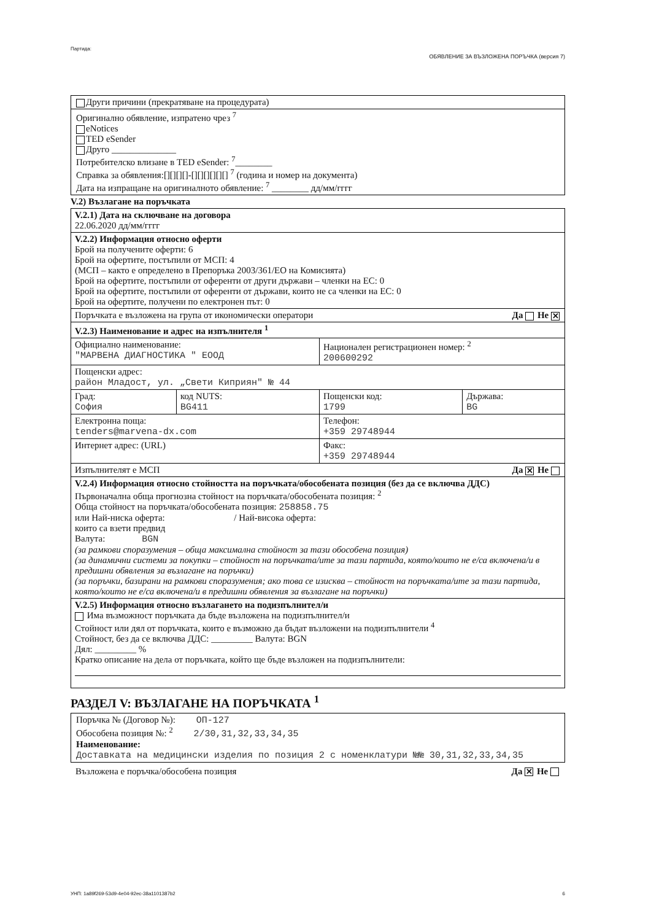Партида: ОБЯВЛЕНИЕ ЗА ВЪЗЛОЖЕНА ПОРЪЧКА (версия 7)
Други причини (прекратяване на процедурата)
Оригинално обявление, изпратено чрез <sup>7</sup>
eNotices
TED eSender
Друго ______________
Потребителско влизане в TED eSender: <sup>7</sup>________
Справка за обявления:[][][][]-[][][][][][] <sup>7</sup> (година и номер на документа)
Дата на изпращане на оригиналното обявление: <sup>7</sup> ________ дд/мм/гггг
V.2) Възлагане на поръчката
| V.2.1) Дата на сключване на договора 22.06.2020 дд/мм/гггг | | | |
| V.2.2) Информация относно оферти Брой на получените оферти: 6 Брой на офертите, постъпили от МСП: 4 (МСП – както е определено в Препоръка 2003/361/ЕО на Комисията) Брой на офертите, постъпили от оференти от други държави – членки на ЕС: 0 Брой на офертите, постъпили от оференти от държави, които не са членки на ЕС: 0 Брой на офертите, получени по електронен път: 0 | | | |
| Поръчката е възложена на група от икономически оператори Да Не ✕ | | | |
| V.2.3) Наименование и адрес на изпълнителя <sup>1</sup> | | | |
| Официално наименование: "МАРВЕНА ДИАГНОСТИКА " ЕООД | | Национален регистрационен номер: <sup>2</sup> 200600292 | |
| Пощенски адрес: район Младост, ул. „Свети Киприян" № 44 | | | |
| Град: София | код NUTS: BG411 | Пощенски код: 1799 | Държава: BG |
| Електронна поща: tenders@marvena-dx.com | | Телефон: +359 29748944 | |
| Интернет адрес: (URL) | | Факс: +359 29748944 | |
| Изпълнителят е МСП Да ✕ Не | | | |
| V.2.4) Информация относно стойността на поръчката/обособената позиция (без да се включва ДДС) Първоначална обща прогнозна стойност на поръчката/обособената позиция: <sup>2</sup> Обща стойност на поръчката/обособената позиция: 258858.75 или Най-ниска оферта: / Най-висока оферта: които са взети предвид Валута: BGN (за рамкови споразумения – обща максимална стойност за тази обособена позиция) (за динамични системи за покупки – стойност на поръчката/ите за тази партида, която/които не е/са включена/и в предишни обявления за възлагане на поръчки) (за поръчки, базирани на рамкови споразумения; ако това се изисква – стойност на поръчката/ите за тази партида, която/които не е/са включена/и в предишни обявления за възлагане на поръчки) | | | |
| V.2.5) Информация относно възлагането на подизпълнител/и Има възможност поръчката да бъде възложена на подизпълнител/и Стойност или дял от поръчката, които е възможно да бъдат възложени на подизпълнители <sup>4</sup> Стойност, без да се включва ДДС: _________ Валута: BGN Дял: _________ % Кратко описание на дела от поръчката, който ще бъде възложен на подизпълнители: | | | |
РАЗДЕЛ V: ВЪЗЛАГАНЕ НА ПОРЪЧКАТА <sup>1</sup>
Поръчка № (Договор №): ОП-127
Обособена позиция №: <sup>2</sup> 2/30,31,32,33,34,35
Наименование:
Доставката на медицински изделия по позиция 2 с номенклатури №№ 30,31,32,33,34,35
Възложена е поръчка/обособена позиция Да ✕ Не
УНП: 1a89f269-53d9-4e04-92ec-38a1101387b2 6